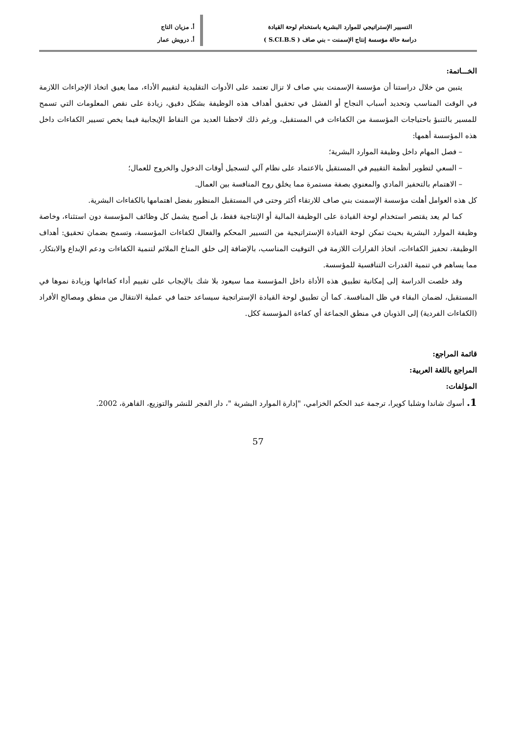التسيير الإستراتيجي للموارد البشرية باستخدام لوحة القيادة
دراسة حالة مؤسسة إنتاج الإسمنت – بني صاف ( S.CI.B.S )
أ. مزيان التاج
أ. درويش عمار
الخـــاتمة:
يتبين من خلال دراستنا أن مؤسسة الإسمنت بني صاف لا تزال تعتمد على الأدوات التقليدية لتقييم الأداء، مما يعيق اتخاذ الإجراءات اللازمة في الوقت المناسب وتحديد أسباب النجاح أو الفشل في تحقيق أهداف هذه الوظيفة بشكل دقيق، زيادة على نقص المعلومات التي تسمح للمسير بالتنبؤ باحتياجات المؤسسة من الكفاءات في المستقبل، ورغم ذلك لاحظنا العديد من النقاط الإيجابية فيما يخص تسيير الكفاءات داخل هذه المؤسسة أهمها:
– فصل المهام داخل وظيفة الموارد البشرية؛
– السعي لتطوير أنظمة التقييم في المستقبل بالاعتماد على نظام آلي لتسجيل أوقات الدخول والخروج للعمال؛
– الاهتمام بالتحفيز المادي والمعنوي بصفة مستمرة مما يخلق روح المنافسة بين العمال.
كل هذه العوامل أهلت مؤسسة الإسمنت بني صاف للارتقاء أكثر وحتى في المستقبل المنظور بفضل اهتمامها بالكفاءات البشرية.
كما لم يعد يقتصر استخدام لوحة القيادة على الوظيفة المالية أو الإنتاجية فقط، بل أصبح يشمل كل وظائف المؤسسة دون استثناء، وخاصة وظيفة الموارد البشرية بحيث تمكن لوحة القيادة الإستراتيجية من التسيير المحكم والفعال لكفاءات المؤسسة، وتسمح بضمان تحقيق: أهداف الوظيفة، تحفيز الكفاءات، اتخاذ القرارات اللازمة في التوقيت المناسب، بالإضافة إلى خلق المناخ الملائم لتنمية الكفاءات ودعم الإبداع والابتكار، مما يساهم في تنمية القدرات التنافسية للمؤسسة.
وقد خلصت الدراسة إلى إمكانية تطبيق هذه الأداة داخل المؤسسة مما سيعود بلا شك بالإيجاب على تقييم أداء كفاءاتها وزيادة نموها في المستقبل، لضمان البقاء في ظل المنافسة. كما أن تطبيق لوحة القيادة الإستراتجية سيساعد حتما في عملية الانتقال من منطق ومصالح الأفراد (الكفاءات الفردية) إلى الذوبان في منطق الجماعة أي كفاءة المؤسسة ككل.
قائمة المراجع:
المراجع باللغة العربية:
المؤلفات:
1. أسوك شاندا وشلبا كويرا، ترجمة عبد الحكم الخزامي، "إدارة الموارد البشرية "، دار الفجر للنشر والتوزيع، القاهرة، 2002.
57